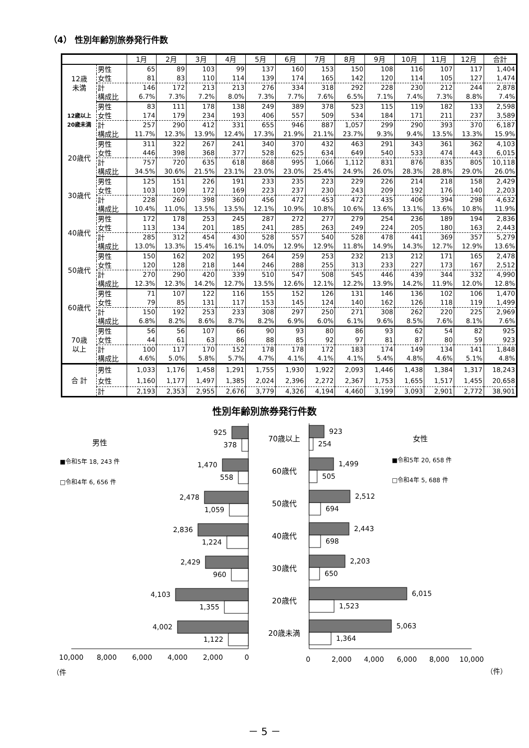（4） 性別年齢別旅券発行件数
| | | 1月 | 2月 | 3月 | 4月 | 5月 | 6月 | 7月 | 8月 | 9月 | 10月 | 11月 | 12月 | 合計 |
| --- | --- | --- | --- | --- | --- | --- | --- | --- | --- | --- | --- | --- | --- | --- |
| 12歳 未満 | 男性 | 65 | 89 | 103 | 99 | 137 | 160 | 153 | 150 | 108 | 116 | 107 | 117 | 1,404 |
| | 女性 | 81 | 83 | 110 | 114 | 139 | 174 | 165 | 142 | 120 | 114 | 105 | 127 | 1,474 |
| | 計 | 146 | 172 | 213 | 213 | 276 | 334 | 318 | 292 | 228 | 230 | 212 | 244 | 2,878 |
| | 構成比 | 6.7% | 7.3% | 7.2% | 8.0% | 7.3% | 7.7% | 7.6% | 6.5% | 7.1% | 7.4% | 7.3% | 8.8% | 7.4% |
| 12歳以上 20歳未満 | 男性 | 83 | 111 | 178 | 138 | 249 | 389 | 378 | 523 | 115 | 119 | 182 | 133 | 2,598 |
| | 女性 | 174 | 179 | 234 | 193 | 406 | 557 | 509 | 534 | 184 | 171 | 211 | 237 | 3,589 |
| | 計 | 257 | 290 | 412 | 331 | 655 | 946 | 887 | 1,057 | 299 | 290 | 393 | 370 | 6,187 |
| | 構成比 | 11.7% | 12.3% | 13.9% | 12.4% | 17.3% | 21.9% | 21.1% | 23.7% | 9.3% | 9.4% | 13.5% | 13.3% | 15.9% |
| 20歳代 | 男性 | 311 | 322 | 267 | 241 | 340 | 370 | 432 | 463 | 291 | 343 | 361 | 362 | 4,103 |
| | 女性 | 446 | 398 | 368 | 377 | 528 | 625 | 634 | 649 | 540 | 533 | 474 | 443 | 6,015 |
| | 計 | 757 | 720 | 635 | 618 | 868 | 995 | 1,066 | 1,112 | 831 | 876 | 835 | 805 | 10,118 |
| | 構成比 | 34.5% | 30.6% | 21.5% | 23.1% | 23.0% | 23.0% | 25.4% | 24.9% | 26.0% | 28.3% | 28.8% | 29.0% | 26.0% |
| 30歳代 | 男性 | 125 | 151 | 226 | 191 | 233 | 235 | 223 | 229 | 226 | 214 | 218 | 158 | 2,429 |
| | 女性 | 103 | 109 | 172 | 169 | 223 | 237 | 230 | 243 | 209 | 192 | 176 | 140 | 2,203 |
| | 計 | 228 | 260 | 398 | 360 | 456 | 472 | 453 | 472 | 435 | 406 | 394 | 298 | 4,632 |
| | 構成比 | 10.4% | 11.0% | 13.5% | 13.5% | 12.1% | 10.9% | 10.8% | 10.6% | 13.6% | 13.1% | 13.6% | 10.8% | 11.9% |
| 40歳代 | 男性 | 172 | 178 | 253 | 245 | 287 | 272 | 277 | 279 | 254 | 236 | 189 | 194 | 2,836 |
| | 女性 | 113 | 134 | 201 | 185 | 241 | 285 | 263 | 249 | 224 | 205 | 180 | 163 | 2,443 |
| | 計 | 285 | 312 | 454 | 430 | 528 | 557 | 540 | 528 | 478 | 441 | 369 | 357 | 5,279 |
| | 構成比 | 13.0% | 13.3% | 15.4% | 16.1% | 14.0% | 12.9% | 12.9% | 11.8% | 14.9% | 14.3% | 12.7% | 12.9% | 13.6% |
| 50歳代 | 男性 | 150 | 162 | 202 | 195 | 264 | 259 | 253 | 232 | 213 | 212 | 171 | 165 | 2,478 |
| | 女性 | 120 | 128 | 218 | 144 | 246 | 288 | 255 | 313 | 233 | 227 | 173 | 167 | 2,512 |
| | 計 | 270 | 290 | 420 | 339 | 510 | 547 | 508 | 545 | 446 | 439 | 344 | 332 | 4,990 |
| | 構成比 | 12.3% | 12.3% | 14.2% | 12.7% | 13.5% | 12.6% | 12.1% | 12.2% | 13.9% | 14.2% | 11.9% | 12.0% | 12.8% |
| 60歳代 | 男性 | 71 | 107 | 122 | 116 | 155 | 152 | 126 | 131 | 146 | 136 | 102 | 106 | 1,470 |
| | 女性 | 79 | 85 | 131 | 117 | 153 | 145 | 124 | 140 | 162 | 126 | 118 | 119 | 1,499 |
| | 計 | 150 | 192 | 253 | 233 | 308 | 297 | 250 | 271 | 308 | 262 | 220 | 225 | 2,969 |
| | 構成比 | 6.8% | 8.2% | 8.6% | 8.7% | 8.2% | 6.9% | 6.0% | 6.1% | 9.6% | 8.5% | 7.6% | 8.1% | 7.6% |
| 70歳 以上 | 男性 | 56 | 56 | 107 | 66 | 90 | 93 | 80 | 86 | 93 | 62 | 54 | 82 | 925 |
| | 女性 | 44 | 61 | 63 | 86 | 88 | 85 | 92 | 97 | 81 | 87 | 80 | 59 | 923 |
| | 計 | 100 | 117 | 170 | 152 | 178 | 178 | 172 | 183 | 174 | 149 | 134 | 141 | 1,848 |
| | 構成比 | 4.6% | 5.0% | 5.8% | 5.7% | 4.7% | 4.1% | 4.1% | 4.1% | 5.4% | 4.8% | 4.6% | 5.1% | 4.8% |
| 合 計 | 男性 | 1,033 | 1,176 | 1,458 | 1,291 | 1,755 | 1,930 | 1,922 | 2,093 | 1,446 | 1,438 | 1,384 | 1,317 | 18,243 |
| | 女性 | 1,160 | 1,177 | 1,497 | 1,385 | 2,024 | 2,396 | 2,272 | 2,367 | 1,753 | 1,655 | 1,517 | 1,455 | 20,658 |
| | 計 | 2,193 | 2,353 | 2,955 | 2,676 | 3,779 | 4,326 | 4,194 | 4,460 | 3,199 | 3,093 | 2,901 | 2,772 | 38,901 |
性別年齢別旅券発行件数
男性
■令和5年 18, 243 件
□令和4年 6, 656 件
女性
■令和5年 20, 658 件
□令和4年 5, 688 件
925
378
1,470
558
2,478
1,059
2,836
1,224
2,429
960
4,103
1,355
4,002
1,122
70歳以上
60歳代
50歳代
40歳代
30歳代
20歳代
20歳未満
923
254
1,499
505
2,512
694
2,443
698
2,203
650
6,015
1,523
5,063
1,364
10,000
8,000
6,000
4,000
2,000
0
0
2,000
4,000
6,000
8,000
10,000
（件
（件）
－ 5 －